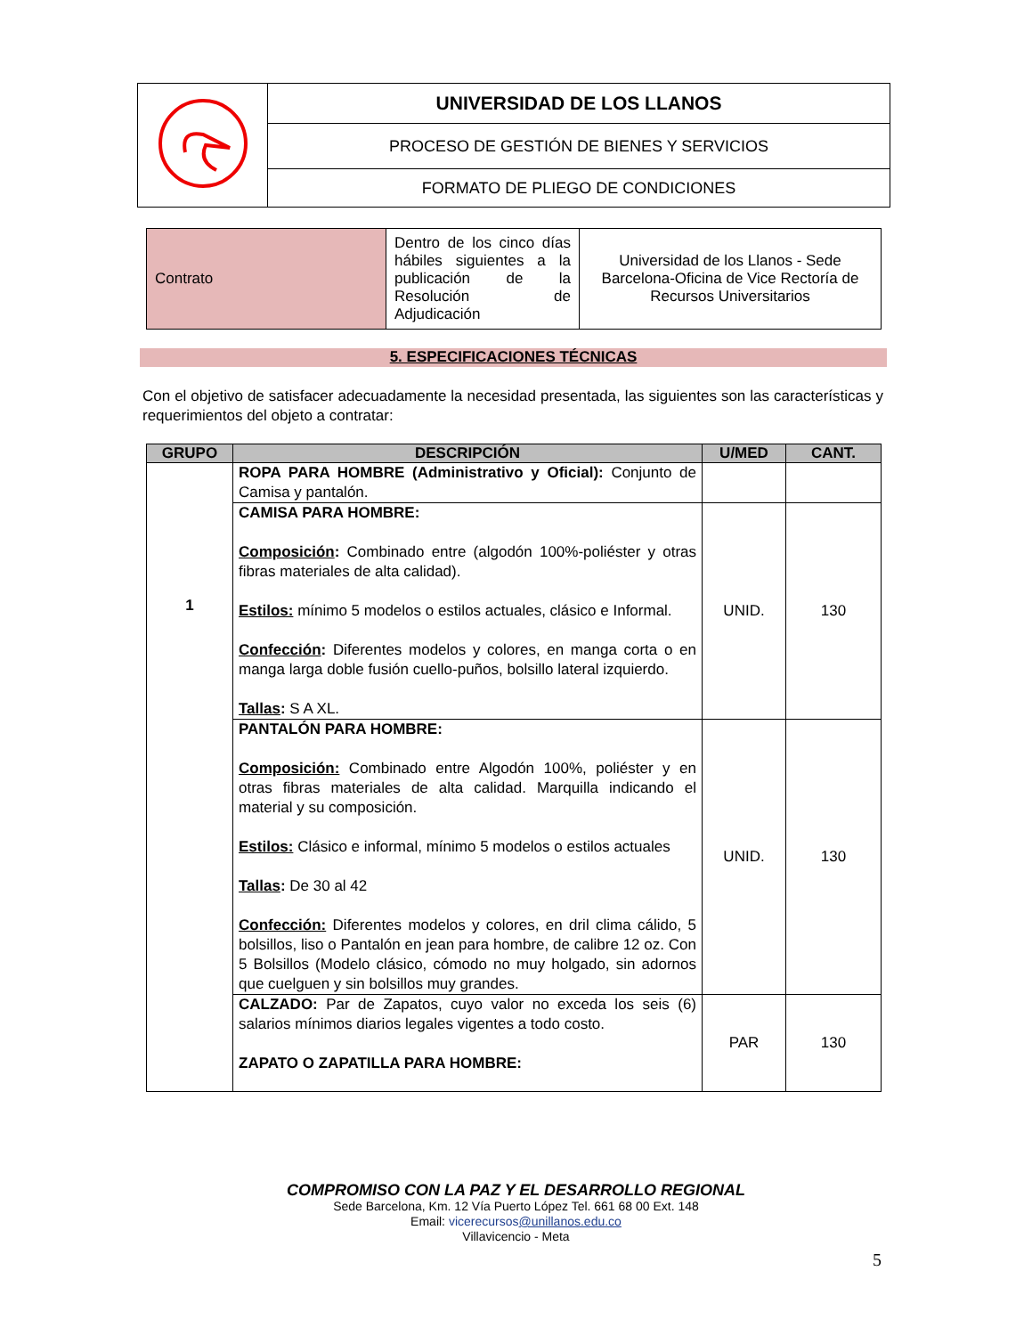| | UNIVERSIDAD DE LOS LLANOS |
| | PROCESO DE GESTIÓN DE BIENES Y SERVICIOS |
| | FORMATO DE PLIEGO DE CONDICIONES |
| Contrato | Dentro de los cinco días hábiles siguientes a la publicación de la Resolución de Adjudicación | Universidad de los Llanos - Sede Barcelona-Oficina de Vice Rectoría de Recursos Universitarios |
5. ESPECIFICACIONES TÉCNICAS
Con el objetivo de satisfacer adecuadamente la necesidad presentada, las siguientes son las características y requerimientos del objeto a contratar:
| GRUPO | DESCRIPCIÓN | U/MED | CANT. |
| --- | --- | --- | --- |
| 1 | ROPA PARA HOMBRE (Administrativo y Oficial): Conjunto de Camisa y pantalón. | | |
| | CAMISA PARA HOMBRE: Composición : Combinado entre (algodón 100%-poliéster y otras fibras materiales de alta calidad). Estilos: mínimo 5 modelos o estilos actuales, clásico e Informal. Confección : Diferentes modelos y colores, en manga corta o en manga larga doble fusión cuello-puños, bolsillo lateral izquierdo. Tallas : S A XL. | UNID. | 130 |
| | PANTALÓN PARA HOMBRE: Composición: Combinado entre Algodón 100%, poliéster y en otras fibras materiales de alta calidad. Marquilla indicando el material y su composición. Estilos: Clásico e informal, mínimo 5 modelos o estilos actuales Tallas : De 30 al 42 Confección: Diferentes modelos y colores, en dril clima cálido, 5 bolsillos, liso o Pantalón en jean para hombre, de calibre 12 oz. Con 5 Bolsillos (Modelo clásico, cómodo no muy holgado, sin adornos que cuelguen y sin bolsillos muy grandes. | UNID. | 130 |
| | CALZADO: Par de Zapatos, cuyo valor no exceda los seis (6) salarios mínimos diarios legales vigentes a todo costo. ZAPATO O ZAPATILLA PARA HOMBRE: | PAR | 130 |
COMPROMISO CON LA PAZ Y EL DESARROLLO REGIONAL
Sede Barcelona, Km. 12 Vía Puerto López Tel. 661 68 00 Ext. 148
Email: vicerecursos@unillanos.edu.co
Villavicencio - Meta
5